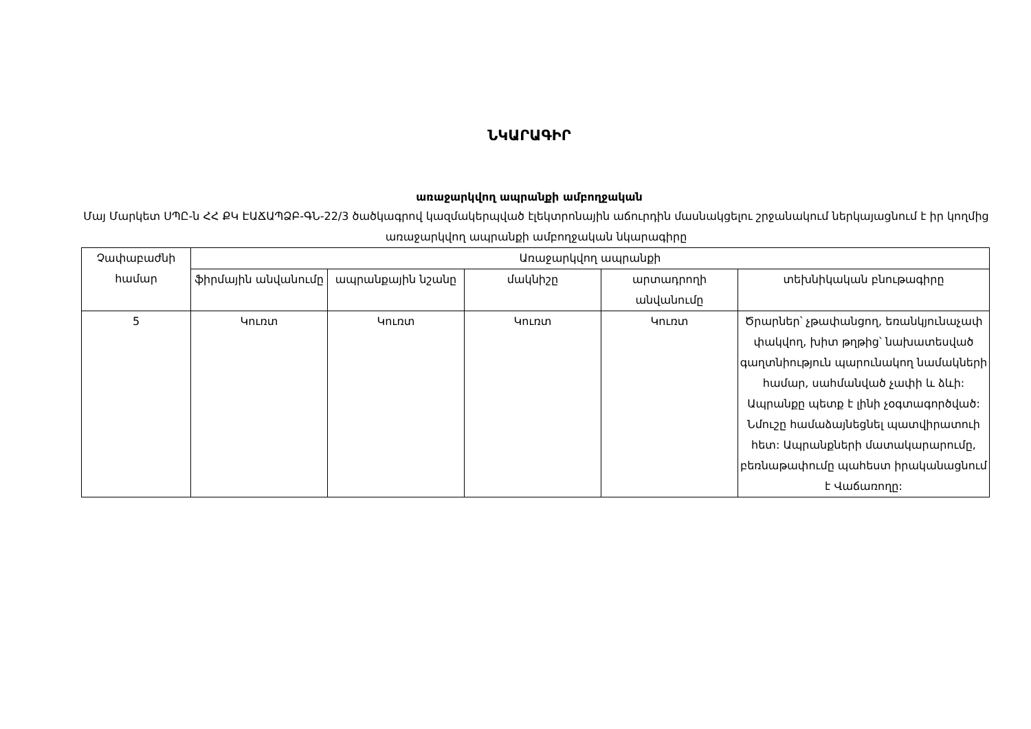ՆԿԱՐԱԳԻՐ
առաջարկվող ապրանքի ամբողջական
Մայ Մարկետ ՍՊԸ-ն ՀՀ ՔԿ ԷԱՃԱՊՁԲ-ԳՆ-22/3 ծածկագրով կազմակերպված էլեկտրոնային աճուրդին մասնակցելու շրջանակում ներկայացնում է իր կողմից առաջարկվող ապրանքի ամբողջական նկարագիրը
| Չափաբաժնի համար | Առաջարկվող ապրանքի | | | | |
| --- | --- | --- | --- | --- | --- |
| | ֆիրմային անվանումը | ապրանքային նշանը | մակնիշը | արտադրողի անվանումը | տեխնիկական բնութագիրը |
| 5 | Կուռտ | Կուռտ | Կուռտ | Կուռտ | Ծրարներ՝ չթափանցող, եռանկյունաչափ փակվող, խիտ թղթից՝ նախատեսված գաղտնիություն պարունակող նամակների համար, սահմանված չափի և ձևի: Ապրանքը պետք է լինի չօգտագործված: Նմուշը համաձայնեցնել պատվիրատուի հետ: Ապրանքների մատակարարումը, բեռնաթափումը պահեստ իրականացնում է Վաճառողը: |